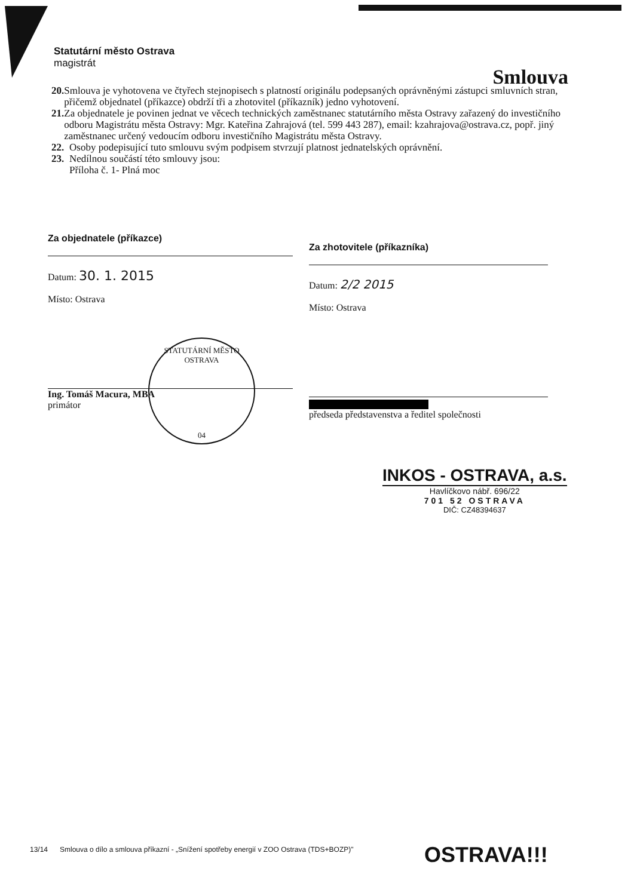Statutární město Ostrava
magistrát
Smlouva
20. Smlouva je vyhotovena ve čtyřech stejnopisech s platností originálu podepsaných oprávněnými zástupci smluvních stran, přičemž objednatel (příkazce) obdrží tři a zhotovitel (příkazník) jedno vyhotovení.
21. Za objednatele je povinen jednat ve věcech technických zaměstnanec statutárního města Ostravy zařazený do investičního odboru Magistrátu města Ostravy: Mgr. Kateřina Zahrajová (tel. 599 443 287), email: kzahrajova@ostrava.cz, popř. jiný zaměstnanec určený vedoucím odboru investičního Magistrátu města Ostravy.
22. Osoby podepisující tuto smlouvu svým podpisem stvrzují platnost jednatelských oprávnění.
23. Nedílnou součástí této smlouvy jsou:
Příloha č. 1- Plná moc
Za objednatele (příkazce)
Datum: 30. 1. 2015
Místo: Ostrava
Ing. Tomáš Macura, MBA
primátor
STATUTÁRNÍ MĚSTO OSTRAVA
04
Za zhotovitele (příkazníka)
Datum: 2/2 2015
Místo: Ostrava
předseda představenstva a ředitel společnosti
INKOS - OSTRAVA, a.s.
Havlíčkovo nábř. 696/22
701 52 OSTRAVA
DIČ: CZ48394637
13/14 Smlouva o dílo a smlouva příkazní - „Snížení spotřeby energií v ZOO Ostrava (TDS+BOZP)"
OSTRAVA!!!